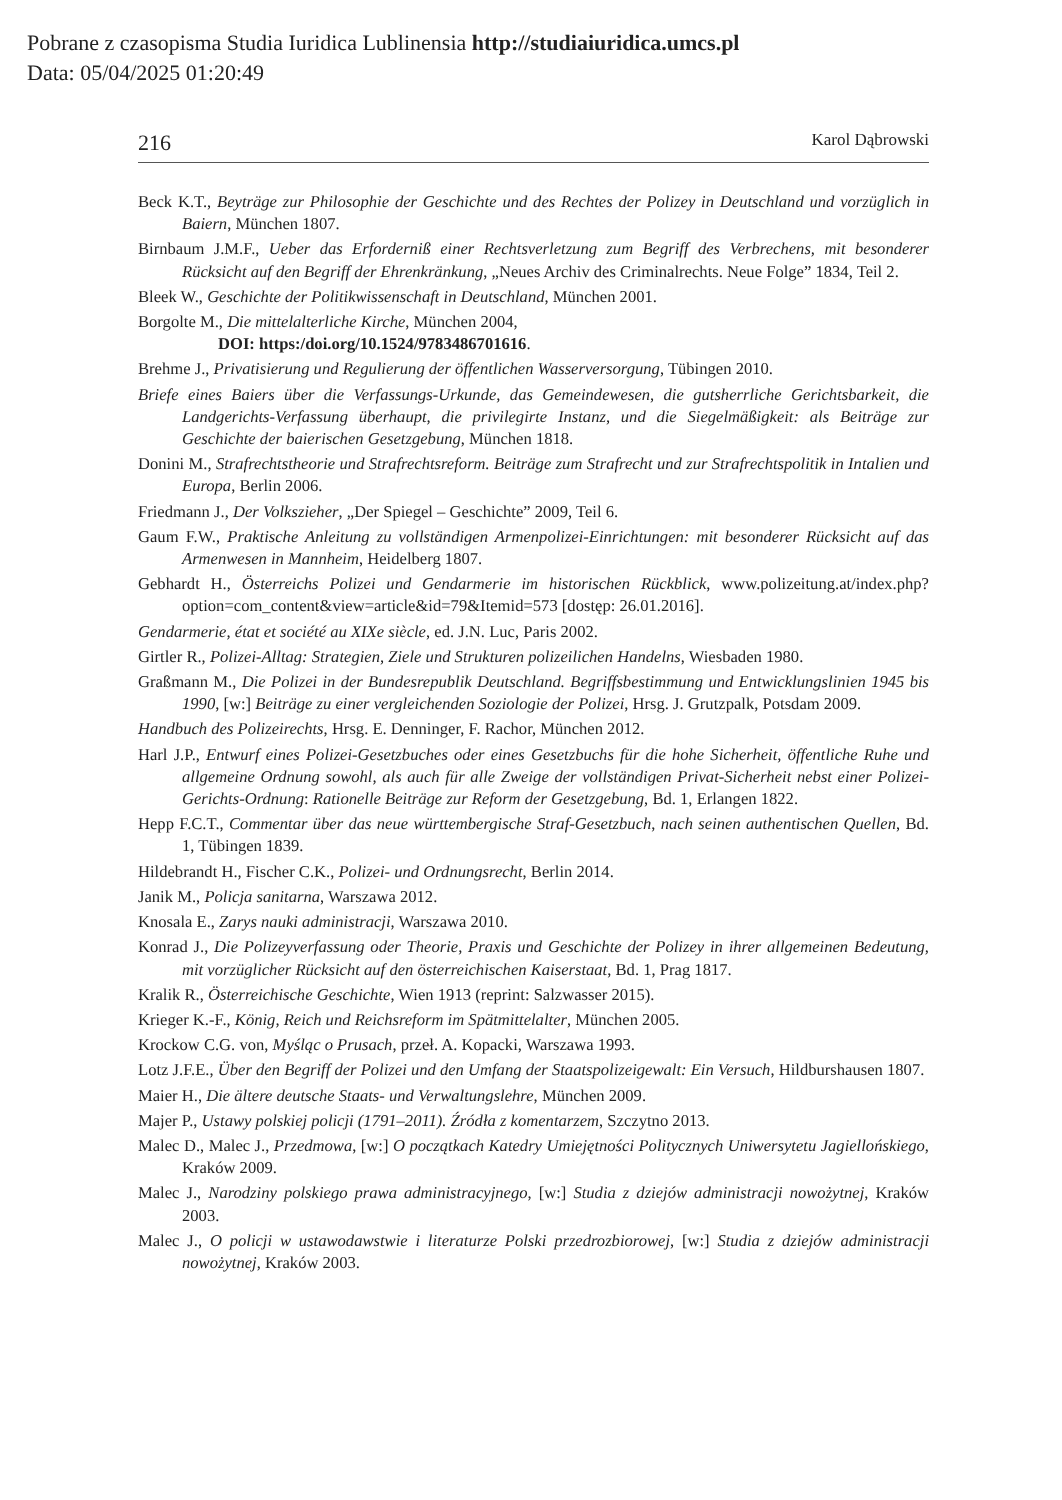Pobrane z czasopisma Studia Iuridica Lublinensia http://studiaiuridica.umcs.pl
Data: 05/04/2025 01:20:49
216 Karol Dąbrowski
Beck K.T., Beyträge zur Philosophie der Geschichte und des Rechtes der Polizey in Deutschland und vorzüglich in Baiern, München 1807.
Birnbaum J.M.F., Ueber das Erforderniß einer Rechtsverletzung zum Begriff des Verbrechens, mit besonderer Rücksicht auf den Begriff der Ehrenkränkung, „Neues Archiv des Criminalrechts. Neue Folge” 1834, Teil 2.
Bleek W., Geschichte der Politikwissenschaft in Deutschland, München 2001.
Borgolte M., Die mittelalterliche Kirche, München 2004,
DOI: https:/doi.org/10.1524/9783486701616.
Brehme J., Privatisierung und Regulierung der öffentlichen Wasserversorgung, Tübingen 2010.
Briefe eines Baiers über die Verfassungs-Urkunde, das Gemeindewesen, die gutsherrliche Gerichtsbarkeit, die Landgerichts-Verfassung überhaupt, die privilegirte Instanz, und die Siegelmäßigkeit: als Beiträge zur Geschichte der baierischen Gesetzgebung, München 1818.
Donini M., Strafrechtstheorie und Strafrechtsreform. Beiträge zum Strafrecht und zur Strafrechtspolitik in Intalien und Europa, Berlin 2006.
Friedmann J., Der Volkszieher, „Der Spiegel – Geschichte” 2009, Teil 6.
Gaum F.W., Praktische Anleitung zu vollständigen Armenpolizei-Einrichtungen: mit besonderer Rücksicht auf das Armenwesen in Mannheim, Heidelberg 1807.
Gebhardt H., Österreichs Polizei und Gendarmerie im historischen Rückblick, www.polizeitung.at/index.php?option=com_content&view=article&id=79&Itemid=573 [dostęp: 26.01.2016].
Gendarmerie, état et société au XIXe siècle, ed. J.N. Luc, Paris 2002.
Girtler R., Polizei-Alltag: Strategien, Ziele und Strukturen polizeilichen Handelns, Wiesbaden 1980.
Graßmann M., Die Polizei in der Bundesrepublik Deutschland. Begriffsbestimmung und Entwicklungslinien 1945 bis 1990, [w:] Beiträge zu einer vergleichenden Soziologie der Polizei, Hrsg. J. Grutzpalk, Potsdam 2009.
Handbuch des Polizeirechts, Hrsg. E. Denninger, F. Rachor, München 2012.
Harl J.P., Entwurf eines Polizei-Gesetzbuches oder eines Gesetzbuchs für die hohe Sicherheit, öffentliche Ruhe und allgemeine Ordnung sowohl, als auch für alle Zweige der vollständigen Privat-Sicherheit nebst einer Polizei-Gerichts-Ordnung: Rationelle Beiträge zur Reform der Gesetzgebung, Bd. 1, Erlangen 1822.
Hepp F.C.T., Commentar über das neue württembergische Straf-Gesetzbuch, nach seinen authentischen Quellen, Bd. 1, Tübingen 1839.
Hildebrandt H., Fischer C.K., Polizei- und Ordnungsrecht, Berlin 2014.
Janik M., Policja sanitarna, Warszawa 2012.
Knosala E., Zarys nauki administracji, Warszawa 2010.
Konrad J., Die Polizeyverfassung oder Theorie, Praxis und Geschichte der Polizey in ihrer allgemeinen Bedeutung, mit vorzüglicher Rücksicht auf den österreichischen Kaiserstaat, Bd. 1, Prag 1817.
Kralik R., Österreichische Geschichte, Wien 1913 (reprint: Salzwasser 2015).
Krieger K.-F., König, Reich und Reichsreform im Spätmittelalter, München 2005.
Krockow C.G. von, Myśląc o Prusach, przeł. A. Kopacki, Warszawa 1993.
Lotz J.F.E., Über den Begriff der Polizei und den Umfang der Staatspolizeigewalt: Ein Versuch, Hildburshausen 1807.
Maier H., Die ältere deutsche Staats- und Verwaltungslehre, München 2009.
Majer P., Ustawy polskiej policji (1791–2011). Źródła z komentarzem, Szczytno 2013.
Malec D., Malec J., Przedmowa, [w:] O początkach Katedry Umiejętności Politycznych Uniwersytetu Jagiellońskiego, Kraków 2009.
Malec J., Narodziny polskiego prawa administracyjnego, [w:] Studia z dziejów administracji nowożytnej, Kraków 2003.
Malec J., O policji w ustawodawstwie i literaturze Polski przedrozbiorowej, [w:] Studia z dziejów administracji nowożytnej, Kraków 2003.